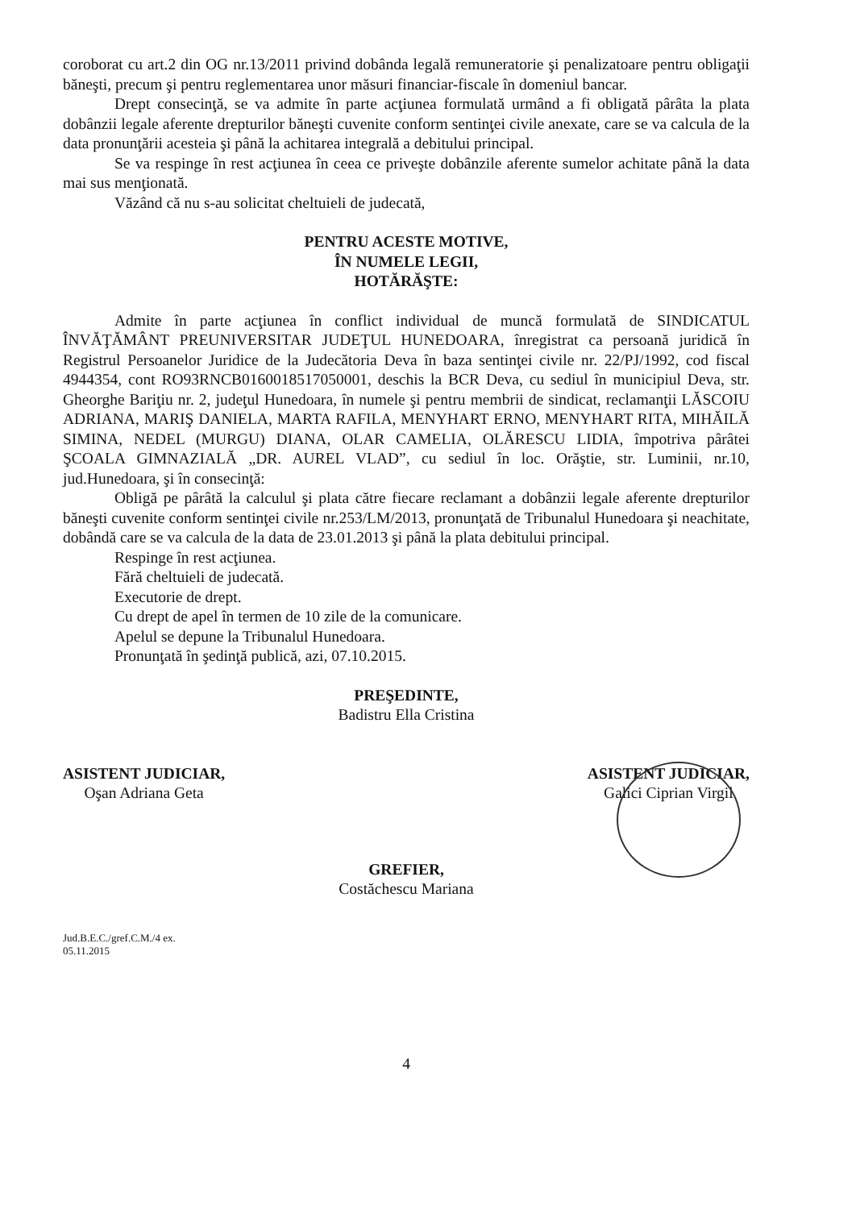coroborat cu art.2 din OG nr.13/2011 privind dobânda legală remuneratorie şi penalizatoare pentru obligaţii băneşti, precum şi pentru reglementarea unor măsuri financiar-fiscale în domeniul bancar.
Drept consecinţă, se va admite în parte acţiunea formulată urmând a fi obligată pârâta la plata dobânzii legale aferente drepturilor băneşti cuvenite conform sentinţei civile anexate, care se va calcula de la data pronunţării acesteia şi până la achitarea integrală a debitului principal.
Se va respinge în rest acţiunea în ceea ce priveşte dobânzile aferente sumelor achitate până la data mai sus menţionată.
Văzând că nu s-au solicitat cheltuieli de judecată,
PENTRU ACESTE MOTIVE,
ÎN NUMELE LEGII,
HOTĂRĂŞTE:
Admite în parte acţiunea în conflict individual de muncă formulată de SINDICATUL ÎNVĂŢĂMÂNT PREUNIVERSITAR JUDEŢUL HUNEDOARA, înregistrat ca persoană juridică în Registrul Persoanelor Juridice de la Judecătoria Deva în baza sentinţei civile nr. 22/PJ/1992, cod fiscal 4944354, cont RO93RNCB0160018517050001, deschis la BCR Deva, cu sediul în municipiul Deva, str. Gheorghe Bariţiu nr. 2, judeţul Hunedoara, în numele şi pentru membrii de sindicat, reclamanţii LĂSCOIU ADRIANA, MARIŞ DANIELA, MARTA RAFILA, MENYHART ERNO, MENYHART RITA, MIHĂILĂ SIMINA, NEDEL (MURGU) DIANA, OLAR CAMELIA, OLĂRESCU LIDIA, împotriva pârâtei ŞCOALA GIMNAZIALĂ „DR. AUREL VLAD”, cu sediul în loc. Orăştie, str. Luminii, nr.10, jud.Hunedoara, şi în consecinţă:
Obligă pe pârâtă la calculul şi plata către fiecare reclamant a dobânzii legale aferente drepturilor băneşti cuvenite conform sentinţei civile nr.253/LM/2013, pronunţată de Tribunalul Hunedoara şi neachitate, dobândă care se va calcula de la data de 23.01.2013 şi până la plata debitului principal.
Respinge în rest acţiunea.
Fără cheltuieli de judecată.
Executorie de drept.
Cu drept de apel în termen de 10 zile de la comunicare.
Apelul se depune la Tribunalul Hunedoara.
Pronunţată în şedinţă publică, azi, 07.10.2015.
PREŞEDINTE,
Badistru Ella Cristina
ASISTENT JUDICIAR,
Oşan Adriana Geta
ASISTENT JUDICIAR,
Galici Ciprian Virgil
GREFIER,
Costăchescu Mariana
Jud.B.E.C./gref.C.M./4 ex.
05.11.2015
4